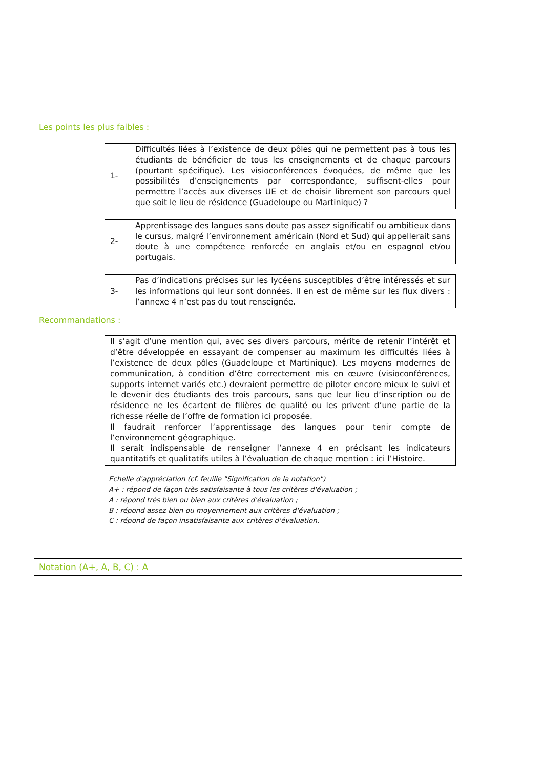Les points les plus faibles :
| 1- | Difficultés liées à l’existence de deux pôles qui ne permettent pas à tous les étudiants de bénéficier de tous les enseignements et de chaque parcours (pourtant spécifique). Les visioconférences évoquées, de même que les possibilités d’enseignements par correspondance, suffisent-elles pour permettre l’accès aux diverses UE et de choisir librement son parcours quel que soit le lieu de résidence (Guadeloupe ou Martinique) ? |
| 2- | Apprentissage des langues sans doute pas assez significatif ou ambitieux dans le cursus, malgré l’environnement américain (Nord et Sud) qui appellerait sans doute à une compétence renforcée en anglais et/ou en espagnol et/ou portugais. |
| 3- | Pas d’indications précises sur les lycéens susceptibles d’être intéressés et sur les informations qui leur sont données. Il en est de même sur les flux divers : l’annexe 4 n’est pas du tout renseignée. |
Recommandations :
Il s’agit d’une mention qui, avec ses divers parcours, mérite de retenir l’intérêt et d’être développée en essayant de compenser au maximum les difficultés liées à l’existence de deux pôles (Guadeloupe et Martinique). Les moyens modernes de communication, à condition d’être correctement mis en œuvre (visioconférences, supports internet variés etc.) devraient permettre de piloter encore mieux le suivi et le devenir des étudiants des trois parcours, sans que leur lieu d’inscription ou de résidence ne les écartent de filières de qualité ou les privent d’une partie de la richesse réelle de l’offre de formation ici proposée.
Il faudrait renforcer l’apprentissage des langues pour tenir compte de l’environnement géographique.
Il serait indispensable de renseigner l’annexe 4 en précisant les indicateurs quantitatifs et qualitatifs utiles à l’évaluation de chaque mention : ici l’Histoire.
Echelle d'appréciation (cf. feuille "Signification de la notation")
A+ : répond de façon très satisfaisante à tous les critères d'évaluation ;
A : répond très bien ou bien aux critères d'évaluation ;
B : répond assez bien ou moyennement aux critères d'évaluation ;
C : répond de façon insatisfaisante aux critères d'évaluation.
Notation (A+, A, B, C) : A